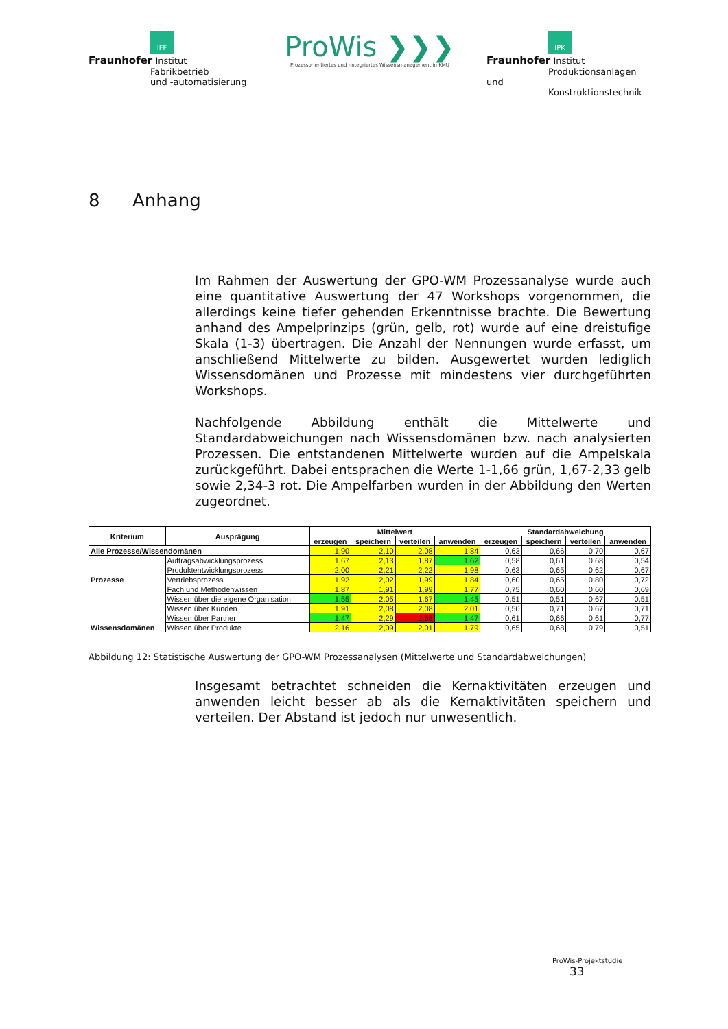IFF
Fraunhofer Institut
Fabrikbetrieb
und -automatisierung
ProWis ❯❯❯
Prozessorientiertes und -integriertes Wissensmanagement in KMU
IPK
Fraunhofer Institut
Produktionsanlagen und
Konstruktionstechnik
8 Anhang
Im Rahmen der Auswertung der GPO-WM Prozessanalyse wurde auch eine quantitative Auswertung der 47 Workshops vorgenommen, die allerdings keine tiefer gehenden Erkenntnisse brachte. Die Bewertung anhand des Ampelprinzips (grün, gelb, rot) wurde auf eine dreistufige Skala (1-3) übertragen. Die Anzahl der Nennungen wurde erfasst, um anschließend Mittelwerte zu bilden. Ausgewertet wurden lediglich Wissensdomänen und Prozesse mit mindestens vier durchgeführten Workshops.
Nachfolgende Abbildung enthält die Mittelwerte und Standardabweichungen nach Wissensdomänen bzw. nach analysierten Prozessen. Die entstandenen Mittelwerte wurden auf die Ampelskala zurückgeführt. Dabei entsprachen die Werte 1-1,66 grün, 1,67-2,33 gelb sowie 2,34-3 rot. Die Ampelfarben wurden in der Abbildung den Werten zugeordnet.
| Kriterium | Ausprägung | Mittelwert | | | | Standardabweichung | | | |
| --- | --- | --- | --- | --- | --- | --- | --- | --- | --- |
| | | erzeugen | speichern | verteilen | anwenden | erzeugen | speichern | verteilen | anwenden |
| Alle Prozesse/Wissendomänen | | 1,90 | 2,10 | 2,08 | 1,84 | 0,63 | 0,66 | 0,70 | 0,67 |
| Prozesse | Auftragsabwicklungsprozess | 1,67 | 2,13 | 1,87 | 1,62 | 0,58 | 0,61 | 0,68 | 0,54 |
| | Produktentwicklungsprozess | 2,00 | 2,21 | 2,22 | 1,98 | 0,63 | 0,65 | 0,62 | 0,67 |
| | Vertriebsprozess | 1,92 | 2,02 | 1,99 | 1,84 | 0,60 | 0,65 | 0,80 | 0,72 |
| Wissensdomänen | Fach und Methodenwissen | 1,87 | 1,91 | 1,99 | 1,77 | 0,75 | 0,60 | 0,60 | 0,69 |
| | Wissen über die eigene Organisation | 1,55 | 2,05 | 1,67 | 1,45 | 0,51 | 0,51 | 0,67 | 0,51 |
| | Wissen über Kunden | 1,91 | 2,08 | 2,08 | 2,01 | 0,50 | 0,71 | 0,67 | 0,71 |
| | Wissen über Partner | 1,47 | 2,29 | 2,58 | 1,47 | 0,61 | 0,66 | 0,61 | 0,77 |
| | Wissen über Produkte | 2,16 | 2,09 | 2,01 | 1,79 | 0,65 | 0,68 | 0,79 | 0,51 |
Abbildung 12: Statistische Auswertung der GPO-WM Prozessanalysen (Mittelwerte und Standardabweichungen)
Insgesamt betrachtet schneiden die Kernaktivitäten erzeugen und anwenden leicht besser ab als die Kernaktivitäten speichern und verteilen. Der Abstand ist jedoch nur unwesentlich.
ProWis-Projektstudie 33